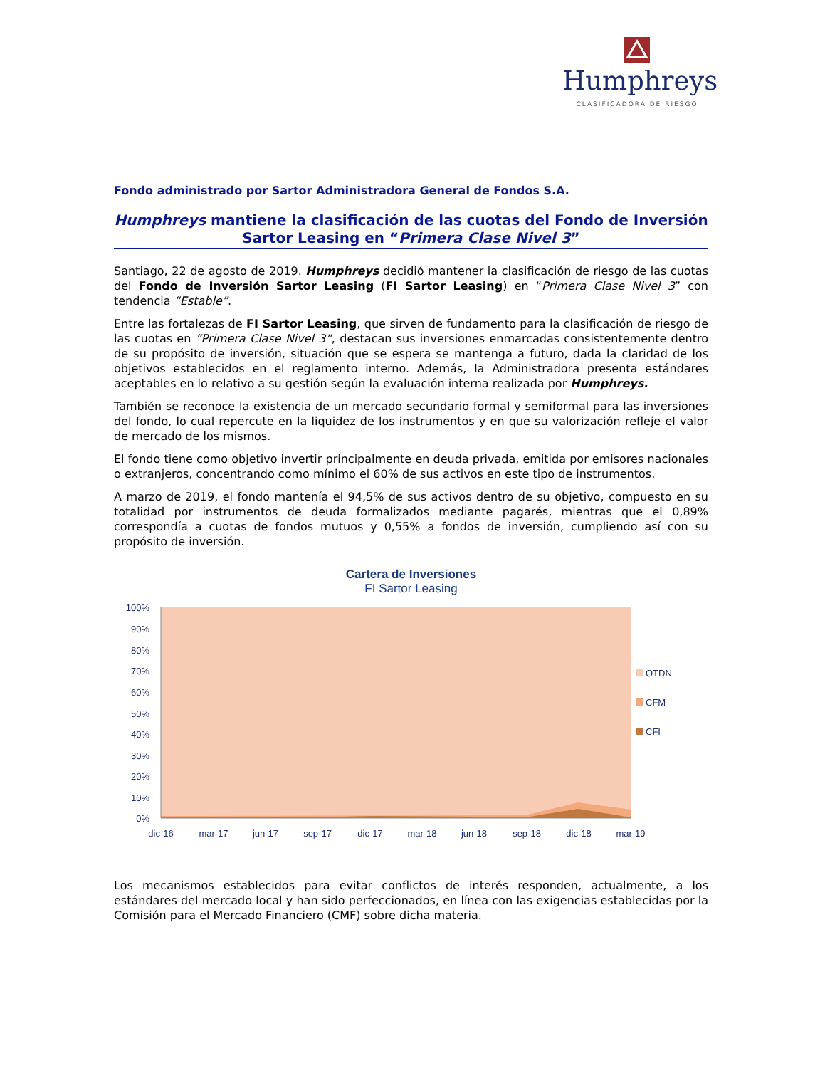Humphreys
CLASIFICADORA DE RIESGO
Fondo administrado por Sartor Administradora General de Fondos S.A.
Humphreys mantiene la clasificación de las cuotas del Fondo de Inversión Sartor Leasing en “Primera Clase Nivel 3”
Santiago, 22 de agosto de 2019. Humphreys decidió mantener la clasificación de riesgo de las cuotas del Fondo de Inversión Sartor Leasing (FI Sartor Leasing) en “Primera Clase Nivel 3” con tendencia “Estable”.
Entre las fortalezas de FI Sartor Leasing, que sirven de fundamento para la clasificación de riesgo de las cuotas en “Primera Clase Nivel 3”, destacan sus inversiones enmarcadas consistentemente dentro de su propósito de inversión, situación que se espera se mantenga a futuro, dada la claridad de los objetivos establecidos en el reglamento interno. Además, la Administradora presenta estándares aceptables en lo relativo a su gestión según la evaluación interna realizada por Humphreys.
También se reconoce la existencia de un mercado secundario formal y semiformal para las inversiones del fondo, lo cual repercute en la liquidez de los instrumentos y en que su valorización refleje el valor de mercado de los mismos.
El fondo tiene como objetivo invertir principalmente en deuda privada, emitida por emisores nacionales o extranjeros, concentrando como mínimo el 60% de sus activos en este tipo de instrumentos.
A marzo de 2019, el fondo mantenía el 94,5% de sus activos dentro de su objetivo, compuesto en su totalidad por instrumentos de deuda formalizados mediante pagarés, mientras que el 0,89% correspondía a cuotas de fondos mutuos y 0,55% a fondos de inversión, cumpliendo así con su propósito de inversión.
Cartera de Inversiones
FI Sartor Leasing
100%
90%
80%
70%
60%
50%
40%
30%
20%
10%
0%
dic-16
mar-17
jun-17
sep-17
dic-17
mar-18
jun-18
sep-18
dic-18
mar-19
OTDN
CFM
CFI
Los mecanismos establecidos para evitar conflictos de interés responden, actualmente, a los estándares del mercado local y han sido perfeccionados, en línea con las exigencias establecidas por la Comisión para el Mercado Financiero (CMF) sobre dicha materia.